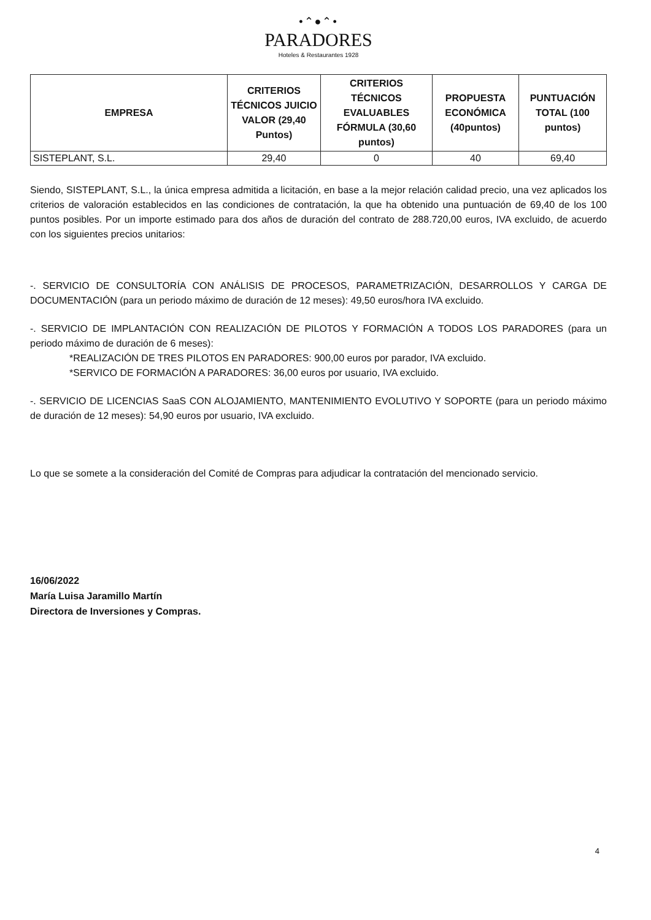•⌃●⌃•
PARADORES
Hoteles & Restaurantes 1928
| EMPRESA | CRITERIOS TÉCNICOS JUICIO VALOR (29,40 Puntos) | CRITERIOS TÉCNICOS EVALUABLES FÓRMULA (30,60 puntos) | PROPUESTA ECONÓMICA (40puntos) | PUNTUACIÓN TOTAL (100 puntos) |
| --- | --- | --- | --- | --- |
| SISTEPLANT, S.L. | 29,40 | 0 | 40 | 69,40 |
Siendo, SISTEPLANT, S.L., la única empresa admitida a licitación, en base a la mejor relación calidad precio, una vez aplicados los criterios de valoración establecidos en las condiciones de contratación, la que ha obtenido una puntuación de 69,40 de los 100 puntos posibles. Por un importe estimado para dos años de duración del contrato de 288.720,00 euros, IVA excluido, de acuerdo con los siguientes precios unitarios:
-. SERVICIO DE CONSULTORÍA CON ANÁLISIS DE PROCESOS, PARAMETRIZACIÓN, DESARROLLOS Y CARGA DE DOCUMENTACIÓN (para un periodo máximo de duración de 12 meses): 49,50 euros/hora IVA excluido.
-. SERVICIO DE IMPLANTACIÓN CON REALIZACIÓN DE PILOTOS Y FORMACIÓN A TODOS LOS PARADORES (para un periodo máximo de duración de 6 meses):
*REALIZACIÓN DE TRES PILOTOS EN PARADORES: 900,00 euros por parador, IVA excluido.
*SERVICO DE FORMACIÓN A PARADORES: 36,00 euros por usuario, IVA excluido.
-. SERVICIO DE LICENCIAS SaaS CON ALOJAMIENTO, MANTENIMIENTO EVOLUTIVO Y SOPORTE (para un periodo máximo de duración de 12 meses): 54,90 euros por usuario, IVA excluido.
Lo que se somete a la consideración del Comité de Compras para adjudicar la contratación del mencionado servicio.
16/06/2022
María Luisa Jaramillo Martín
Directora de Inversiones y Compras.
4